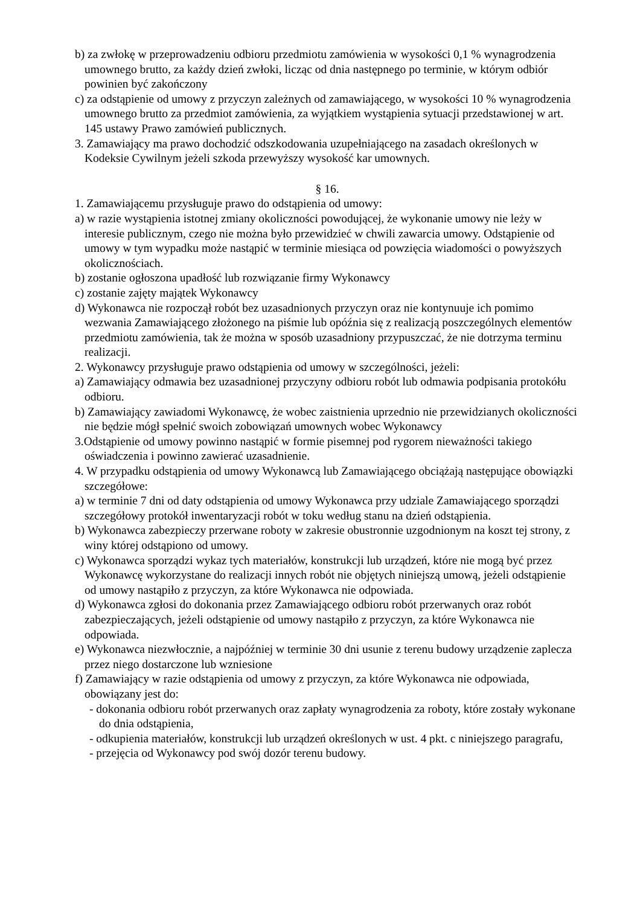b) za zwłokę w przeprowadzeniu odbioru przedmiotu zamówienia w wysokości 0,1 % wynagrodzenia umownego brutto, za każdy dzień zwłoki, licząc od dnia następnego po terminie, w którym odbiór powinien być zakończony
c) za odstąpienie od umowy z przyczyn zależnych od zamawiającego, w wysokości 10 % wynagrodzenia umownego brutto za przedmiot zamówienia, za wyjątkiem wystąpienia sytuacji przedstawionej w art. 145 ustawy Prawo zamówień publicznych.
3. Zamawiający ma prawo dochodzić odszkodowania uzupełniającego na zasadach określonych w Kodeksie Cywilnym jeżeli szkoda przewyższy wysokość kar umownych.
§ 16.
1. Zamawiającemu przysługuje prawo do odstąpienia od umowy:
a) w razie wystąpienia istotnej zmiany okoliczności powodującej, że wykonanie umowy nie leży w interesie publicznym, czego nie można było przewidzieć w chwili zawarcia umowy. Odstąpienie od umowy w tym wypadku może nastąpić w terminie miesiąca od powzięcia wiadomości o powyższych okolicznościach.
b) zostanie ogłoszona upadłość lub rozwiązanie firmy Wykonawcy
c) zostanie zajęty majątek Wykonawcy
d) Wykonawca nie rozpoczął robót bez uzasadnionych przyczyn oraz nie kontynuuje ich pomimo wezwania Zamawiającego złożonego na piśmie lub opóźnia się z realizacją poszczególnych elementów przedmiotu zamówienia, tak że można w sposób uzasadniony przypuszczać, że nie dotrzyma terminu realizacji.
2. Wykonawcy przysługuje prawo odstąpienia od umowy w szczególności, jeżeli:
a) Zamawiający odmawia bez uzasadnionej przyczyny odbioru robót lub odmawia podpisania protokółu odbioru.
b) Zamawiający zawiadomi Wykonawcę, że wobec zaistnienia uprzednio nie przewidzianych okoliczności nie będzie mógł spełnić swoich zobowiązań umownych wobec Wykonawcy
3.Odstąpienie od umowy powinno nastąpić w formie pisemnej pod rygorem nieważności takiego oświadczenia i powinno zawierać uzasadnienie.
4. W przypadku odstąpienia od umowy Wykonawcą lub Zamawiającego obciążają następujące obowiązki szczegółowe:
a) w terminie 7 dni od daty odstąpienia od umowy Wykonawca przy udziale Zamawiającego sporządzi szczegółowy protokół inwentaryzacji robót w toku według stanu na dzień odstąpienia.
b) Wykonawca zabezpieczy przerwane roboty w zakresie obustronnie uzgodnionym na koszt tej strony, z winy której odstąpiono od umowy.
c) Wykonawca sporządzi wykaz tych materiałów, konstrukcji lub urządzeń, które nie mogą być przez Wykonawcę wykorzystane do realizacji innych robót nie objętych niniejszą umową, jeżeli odstąpienie od umowy nastąpiło z przyczyn, za które Wykonawca nie odpowiada.
d) Wykonawca zgłosi do dokonania przez Zamawiającego odbioru robót przerwanych oraz robót zabezpieczających, jeżeli odstąpienie od umowy nastąpiło z przyczyn, za które Wykonawca nie odpowiada.
e) Wykonawca niezwłocznie, a najpóźniej w terminie 30 dni usunie z terenu budowy urządzenie zaplecza przez niego dostarczone lub wzniesione
f) Zamawiający w razie odstąpienia od umowy z przyczyn, za które Wykonawca nie odpowiada, obowiązany jest do:
- dokonania odbioru robót przerwanych oraz zapłaty wynagrodzenia za roboty, które zostały wykonane do dnia odstąpienia,
- odkupienia materiałów, konstrukcji lub urządzeń określonych w ust. 4 pkt. c niniejszego paragrafu,
- przejęcia od Wykonawcy pod swój dozór terenu budowy.